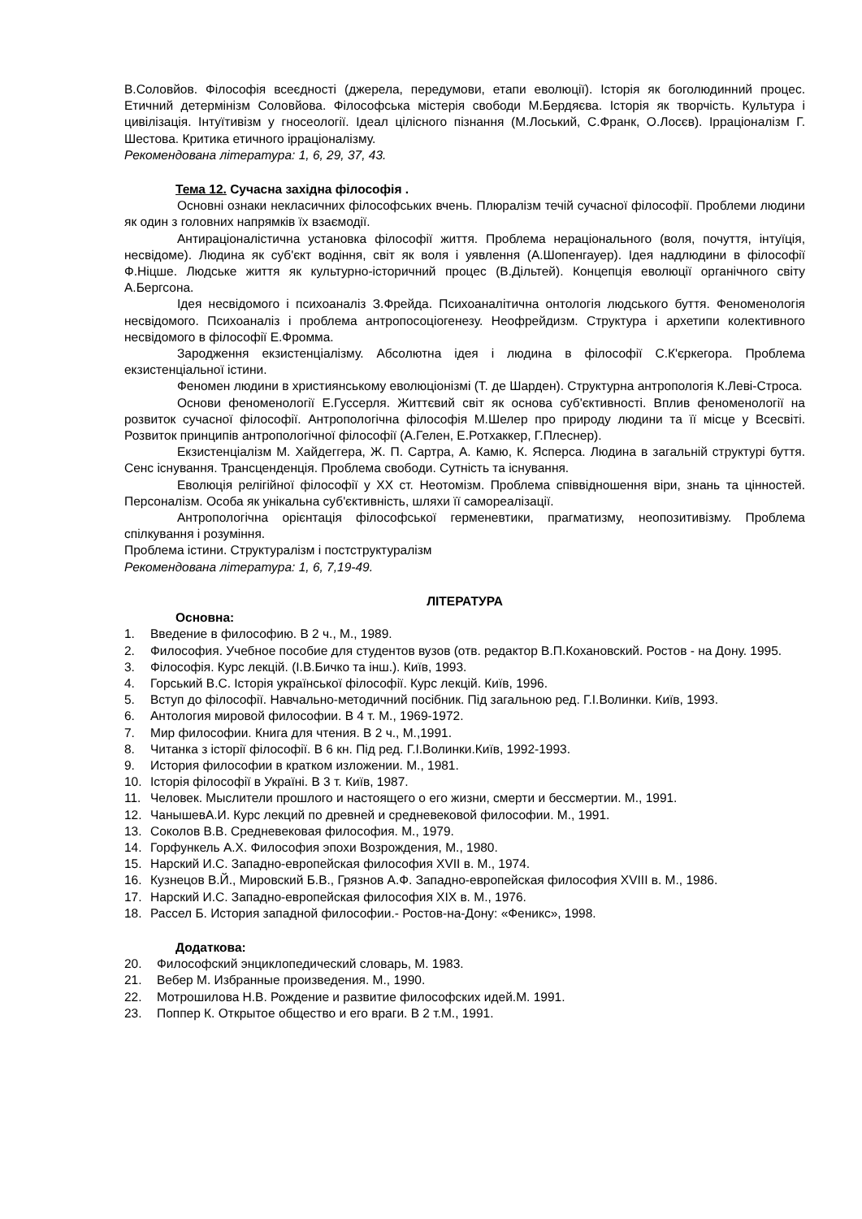В.Соловйов. Філософія всеєдності (джерела, передумови, етапи еволюції). Історія як боголюдинний процес. Етичний детермінізм Соловйова. Філософська містерія свободи М.Бердяєва. Історія як творчість. Культура і цивілізація. Інтуїтивізм у гносеології. Ідеал цілісного пізнання (М.Лоський, С.Франк, О.Лосєв). Ірраціоналізм Г. Шестова. Критика етичного ірраціоналізму.
Рекомендована література: 1, 6, 29, 37, 43.
Тема 12. Сучасна західна філософія .
Основні ознаки некласичних філософських вчень. Плюралізм течій сучасної філософії. Проблеми людини як один з головних напрямків їх взаємодії.
Антираціоналістична установка філософії життя. Проблема нераціонального (воля, почуття, інтуїція, несвідоме). Людина як суб'єкт водіння, світ як воля і уявлення (А.Шопенгауер). Ідея надлюдини в філософії Ф.Ніцше. Людське життя як культурно-історичний процес (В.Дільтей). Концепція еволюції органічного світу А.Бергсона.
Ідея несвідомого і психоаналіз З.Фрейда. Психоаналітична онтологія людського буття. Феноменологія несвідомого. Психоаналіз і проблема антропосоціогенезу. Неофрейдизм. Структура і архетипи колективного несвідомого в філософії Е.Фромма.
Зародження екзистенціалізму. Абсолютна ідея і людина в філософії С.К'єркегора. Проблема екзистенціальної істини.
Феномен людини в християнському еволюціонізмі (Т. де Шарден). Структурна антропологія К.Леві-Строса.
Основи феноменології Е.Гуссерля. Життєвий світ як основа суб'єктивності. Вплив феноменології на розвиток сучасної філософії. Антропологічна філософія М.Шелер про природу людини та її місце у Всесвіті. Розвиток принципів антропологічної філософії (А.Гелен, Е.Ротхаккер, Г.Плеснер).
Екзистенціалізм М. Хайдеггера, Ж. П. Сартра, А. Камю, К. Ясперса. Людина в загальній структурі буття. Сенс існування. Трансценденція. Проблема свободи. Сутність та існування.
Еволюція релігійної філософії у ХХ ст. Неотомізм. Проблема співвідношення віри, знань та цінностей. Персоналізм. Особа як унікальна суб'єктивність, шляхи її самореалізації.
Антропологічна орієнтація філософської герменевтики, прагматизму, неопозитивізму. Проблема спілкування і розуміння.
Проблема істини. Структуралізм і постструктуралізм
Рекомендована література: 1, 6, 7,19-49.
ЛІТЕРАТУРА
Основна:
1. Введение в философию. В 2 ч., М., 1989.
2. Философия. Учебное пособие для студентов вузов (отв. редактор В.П.Кохановский. Ростов - на Дону. 1995.
3. Філософія. Курс лекцій. (І.В.Бичко та інш.). Київ, 1993.
4. Горський В.С. Історія української філософії. Курс лекцій. Київ, 1996.
5. Вступ до філософії. Навчально-методичний посібник. Під загальною ред. Г.І.Волинки. Київ, 1993.
6. Антология мировой философии. В 4 т. М., 1969-1972.
7. Мир философии. Книга для чтения. В 2 ч., М.,1991.
8. Читанка з історії філософії. В 6 кн. Під ред. Г.І.Волинки.Київ, 1992-1993.
9. История философии в кратком изложении. М., 1981.
10. Історія філософії в Україні. В 3 т. Київ, 1987.
11. Человек. Мыслители прошлого и настоящего о его жизни, смерти и бессмертии. М., 1991.
12. ЧанышевА.И. Курс лекций по древней и средневековой философии. М., 1991.
13. Соколов В.В. Средневековая философия. М., 1979.
14. Горфункель А.Х. Философия эпохи Возрождения, М., 1980.
15. Нарский И.С. Западно-европейская философия XVII в. М., 1974.
16. Кузнецов В.Й., Мировский Б.В., Грязнов А.Ф. Западно-европейская философия XVIII в. М., 1986.
17. Нарский И.С. Западно-европейская философия XIX в. М., 1976.
18. Рассел Б. История западной философии.- Ростов-на-Дону: «Феникс», 1998.
Додаткова:
20. Философский энциклопедический словарь, М. 1983.
21. Вебер М. Избранные произведения. М., 1990.
22. Мотрошилова Н.В. Рождение и развитие философских идей.М. 1991.
23. Поппер К. Открытое общество и его враги. В 2 т.М., 1991.